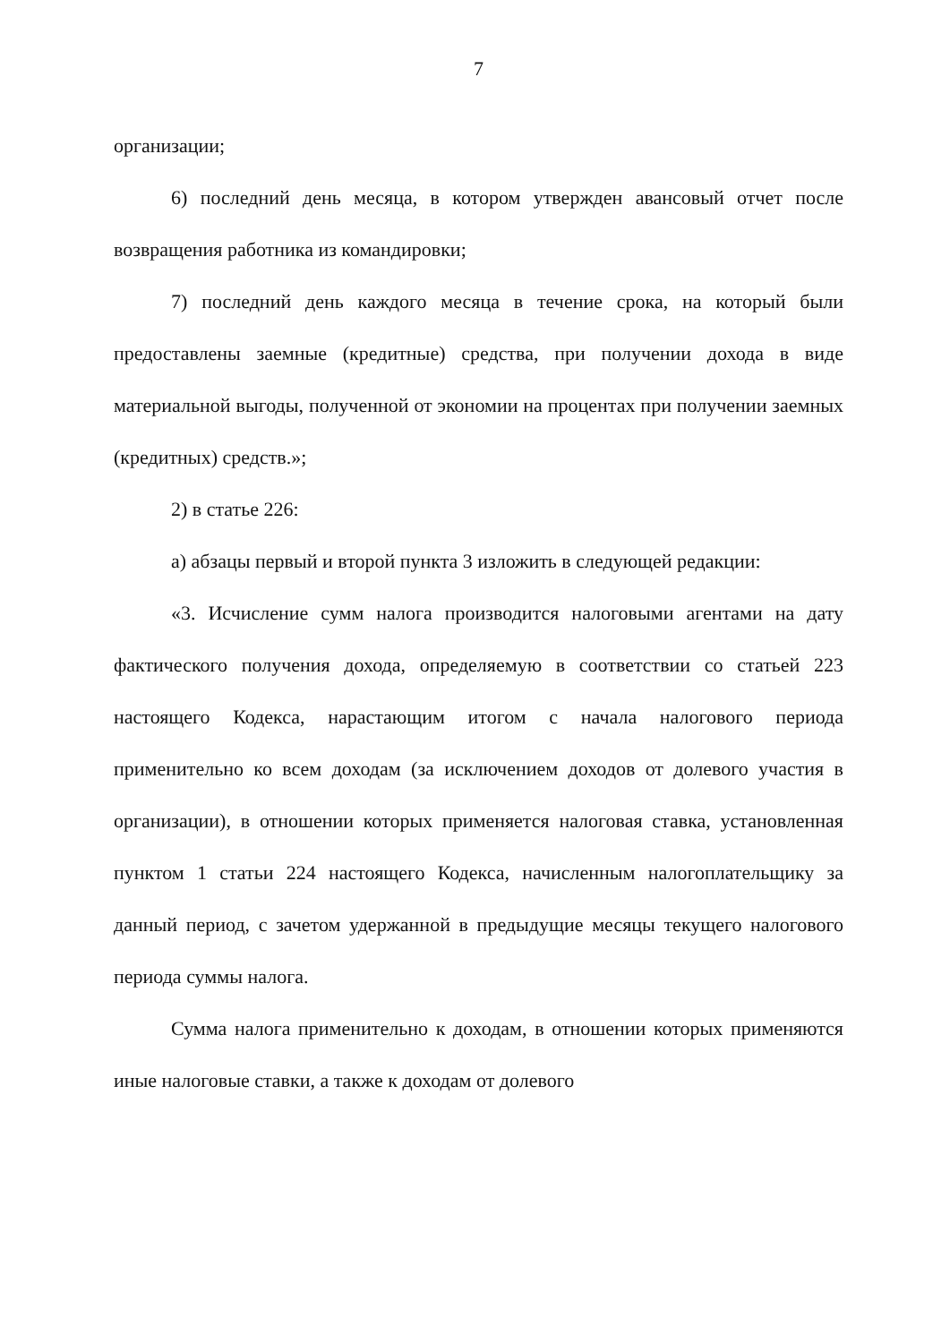7
организации;
6) последний день месяца, в котором утвержден авансовый отчет после возвращения работника из командировки;
7) последний день каждого месяца в течение срока, на который были предоставлены заемные (кредитные) средства, при получении дохода в виде материальной выгоды, полученной от экономии на процентах при получении заемных (кредитных) средств.»;
2) в статье 226:
а) абзацы первый и второй пункта 3 изложить в следующей редакции:
«3. Исчисление сумм налога производится налоговыми агентами на дату фактического получения дохода, определяемую в соответствии со статьей 223 настоящего Кодекса, нарастающим итогом с начала налогового периода применительно ко всем доходам (за исключением доходов от долевого участия в организации), в отношении которых применяется налоговая ставка, установленная пунктом 1 статьи 224 настоящего Кодекса, начисленным налогоплательщику за данный период, с зачетом удержанной в предыдущие месяцы текущего налогового периода суммы налога.
Сумма налога применительно к доходам, в отношении которых применяются иные налоговые ставки, а также к доходам от долевого